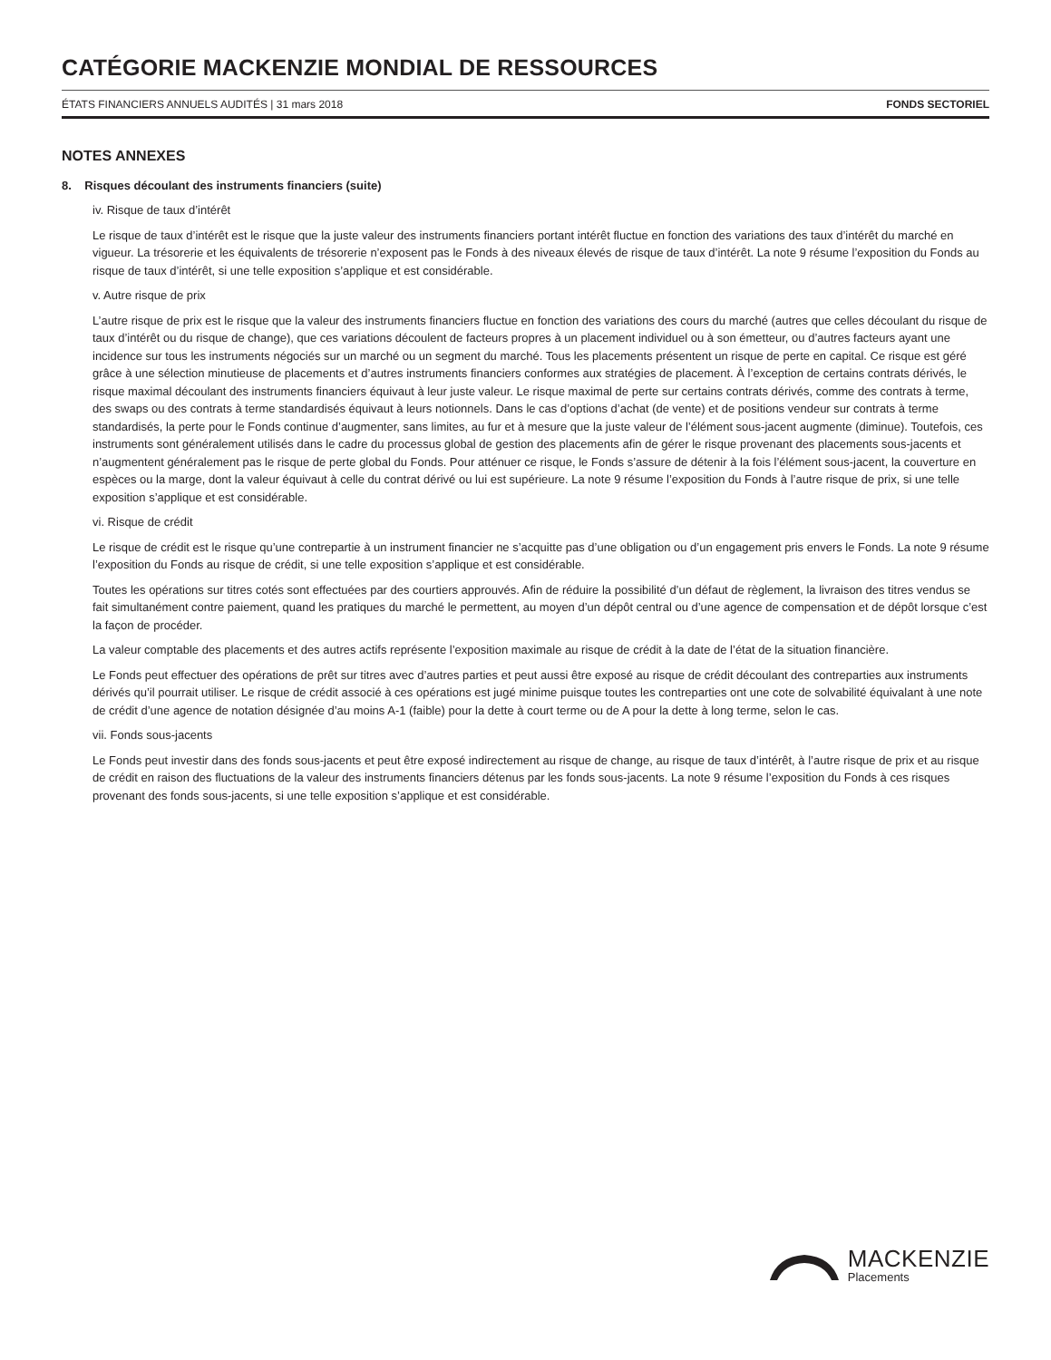CATÉGORIE MACKENZIE MONDIAL DE RESSOURCES
ÉTATS FINANCIERS ANNUELS AUDITÉS | 31 mars 2018 FONDS SECTORIEL
NOTES ANNEXES
8. Risques découlant des instruments financiers (suite)
iv. Risque de taux d’intérêt
Le risque de taux d’intérêt est le risque que la juste valeur des instruments financiers portant intérêt fluctue en fonction des variations des taux d’intérêt du marché en vigueur. La trésorerie et les équivalents de trésorerie n’exposent pas le Fonds à des niveaux élevés de risque de taux d’intérêt. La note 9 résume l’exposition du Fonds au risque de taux d’intérêt, si une telle exposition s’applique et est considérable.
v. Autre risque de prix
L’autre risque de prix est le risque que la valeur des instruments financiers fluctue en fonction des variations des cours du marché (autres que celles découlant du risque de taux d’intérêt ou du risque de change), que ces variations découlent de facteurs propres à un placement individuel ou à son émetteur, ou d’autres facteurs ayant une incidence sur tous les instruments négociés sur un marché ou un segment du marché. Tous les placements présentent un risque de perte en capital. Ce risque est géré grâce à une sélection minutieuse de placements et d’autres instruments financiers conformes aux stratégies de placement. À l’exception de certains contrats dérivés, le risque maximal découlant des instruments financiers équivaut à leur juste valeur. Le risque maximal de perte sur certains contrats dérivés, comme des contrats à terme, des swaps ou des contrats à terme standardisés équivaut à leurs notionnels. Dans le cas d’options d’achat (de vente) et de positions vendeur sur contrats à terme standardisés, la perte pour le Fonds continue d’augmenter, sans limites, au fur et à mesure que la juste valeur de l’élément sous-jacent augmente (diminue). Toutefois, ces instruments sont généralement utilisés dans le cadre du processus global de gestion des placements afin de gérer le risque provenant des placements sous-jacents et n’augmentent généralement pas le risque de perte global du Fonds. Pour atténuer ce risque, le Fonds s’assure de détenir à la fois l’élément sous-jacent, la couverture en espèces ou la marge, dont la valeur équivaut à celle du contrat dérivé ou lui est supérieure. La note 9 résume l’exposition du Fonds à l’autre risque de prix, si une telle exposition s’applique et est considérable.
vi. Risque de crédit
Le risque de crédit est le risque qu’une contrepartie à un instrument financier ne s’acquitte pas d’une obligation ou d’un engagement pris envers le Fonds. La note 9 résume l’exposition du Fonds au risque de crédit, si une telle exposition s’applique et est considérable.
Toutes les opérations sur titres cotés sont effectuées par des courtiers approuvés. Afin de réduire la possibilité d’un défaut de règlement, la livraison des titres vendus se fait simultanément contre paiement, quand les pratiques du marché le permettent, au moyen d’un dépôt central ou d’une agence de compensation et de dépôt lorsque c’est la façon de procéder.
La valeur comptable des placements et des autres actifs représente l’exposition maximale au risque de crédit à la date de l’état de la situation financière.
Le Fonds peut effectuer des opérations de prêt sur titres avec d’autres parties et peut aussi être exposé au risque de crédit découlant des contreparties aux instruments dérivés qu’il pourrait utiliser. Le risque de crédit associé à ces opérations est jugé minime puisque toutes les contreparties ont une cote de solvabilité équivalant à une note de crédit d’une agence de notation désignée d’au moins A-1 (faible) pour la dette à court terme ou de A pour la dette à long terme, selon le cas.
vii. Fonds sous-jacents
Le Fonds peut investir dans des fonds sous-jacents et peut être exposé indirectement au risque de change, au risque de taux d’intérêt, à l’autre risque de prix et au risque de crédit en raison des fluctuations de la valeur des instruments financiers détenus par les fonds sous-jacents. La note 9 résume l’exposition du Fonds à ces risques provenant des fonds sous-jacents, si une telle exposition s’applique et est considérable.
MACKENZIE
Placements